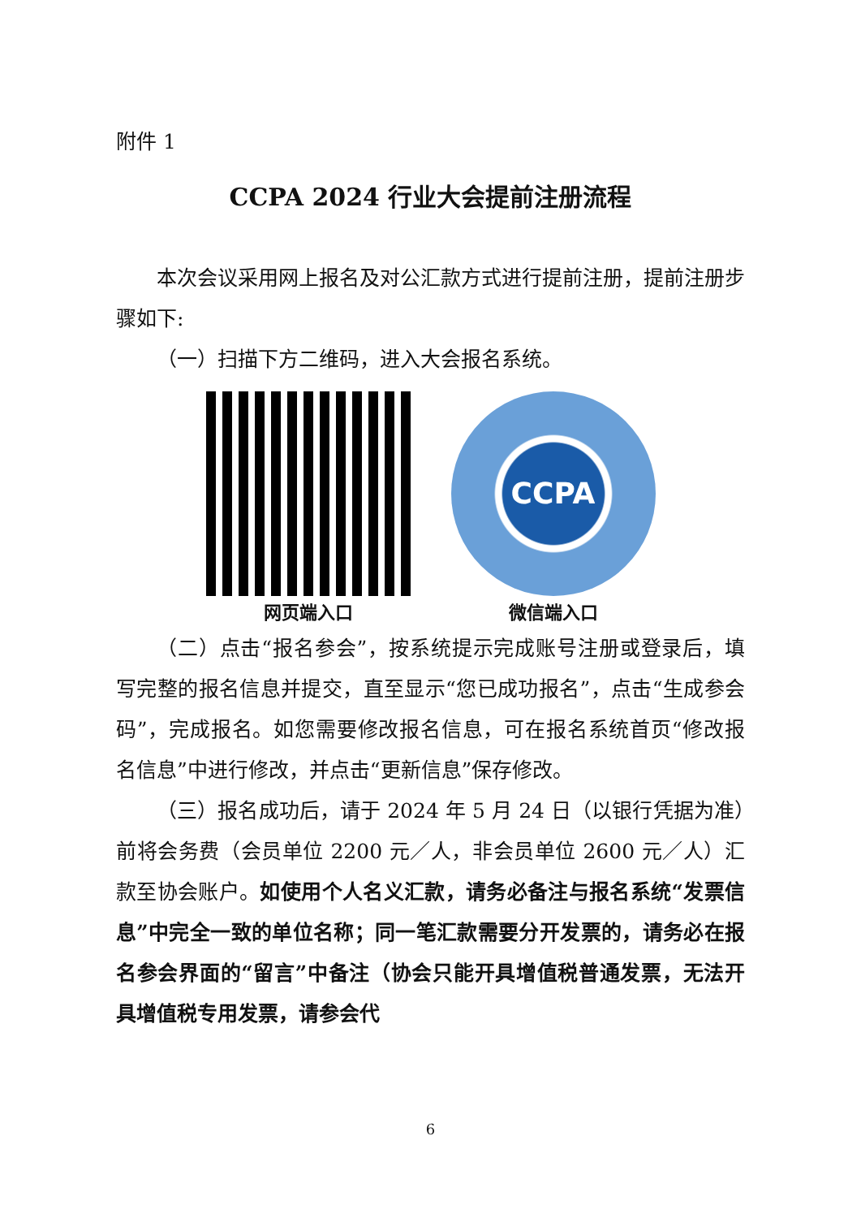附件 1
CCPA 2024 行业大会提前注册流程
本次会议采用网上报名及对公汇款方式进行提前注册，提前注册步骤如下:
（一）扫描下方二维码，进入大会报名系统。
网页端入口
CCPA
微信端入口
（二）点击“报名参会”，按系统提示完成账号注册或登录后，填写完整的报名信息并提交，直至显示“您已成功报名”，点击“生成参会码”，完成报名。如您需要修改报名信息，可在报名系统首页“修改报名信息”中进行修改，并点击“更新信息”保存修改。
（三）报名成功后，请于 2024 年 5 月 24 日（以银行凭据为准）前将会务费（会员单位 2200 元／人，非会员单位 2600 元／人）汇款至协会账户。如使用个人名义汇款，请务必备注与报名系统“发票信息”中完全一致的单位名称；同一笔汇款需要分开发票的，请务必在报名参会界面的“留言”中备注（协会只能开具增值税普通发票，无法开具增值税专用发票，请参会代
6